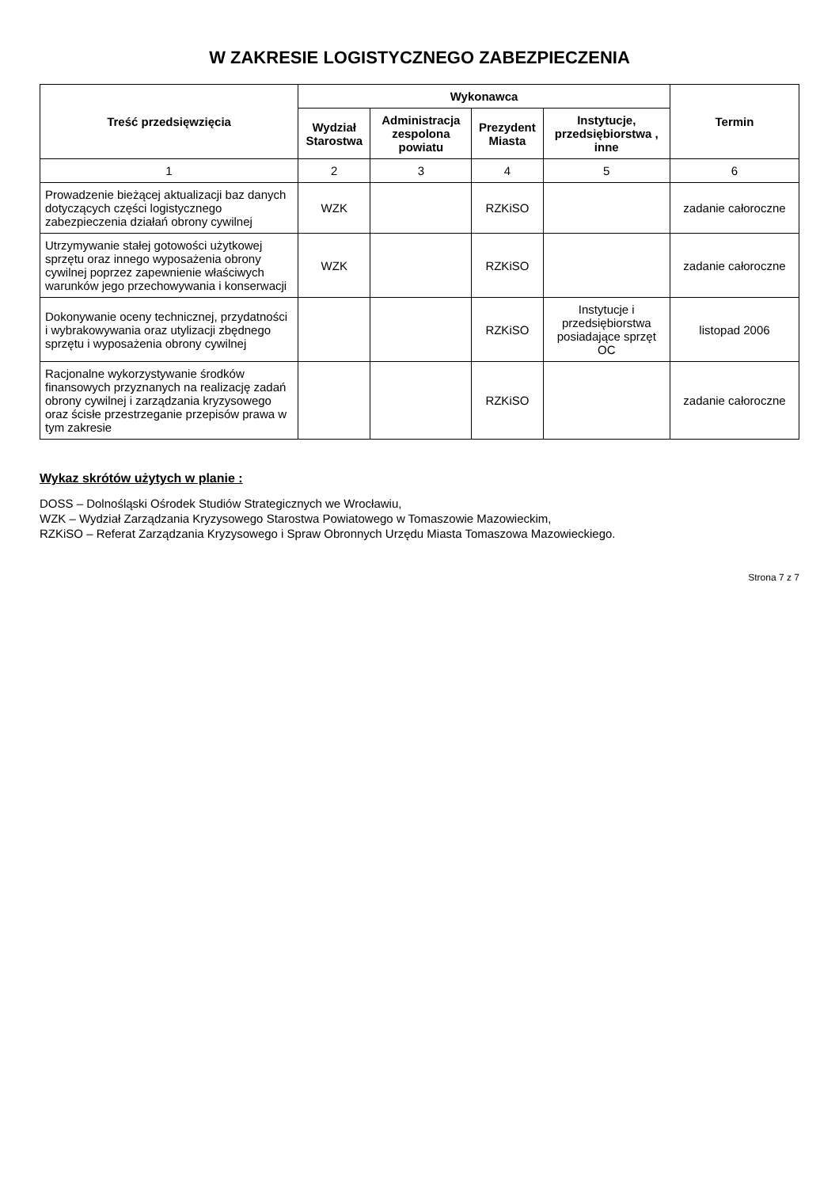W ZAKRESIE LOGISTYCZNEGO ZABEZPIECZENIA
| Treść przedsięwzięcia | Wykonawca | | | | Termin |
| --- | --- | --- | --- | --- | --- |
| | Wydział Starostwa | Administracja zespolona powiatu | Prezydent Miasta | Instytucje, przedsiębiorstwa , inne | |
| 1 | 2 | 3 | 4 | 5 | 6 |
| Prowadzenie bieżącej aktualizacji baz danych dotyczących części logistycznego zabezpieczenia działań obrony cywilnej | WZK | | RZKiSO | | zadanie całoroczne |
| Utrzymywanie stałej gotowości użytkowej sprzętu oraz innego wyposażenia obrony cywilnej poprzez zapewnienie właściwych warunków jego przechowywania i konserwacji | WZK | | RZKiSO | | zadanie całoroczne |
| Dokonywanie oceny technicznej, przydatności i wybrakowywania oraz utylizacji zbędnego sprzętu i wyposażenia obrony cywilnej | | | RZKiSO | Instytucje i przedsiębiorstwa posiadające sprzęt OC | listopad 2006 |
| Racjonalne wykorzystywanie środków finansowych przyznanych na realizację zadań obrony cywilnej i zarządzania kryzysowego oraz ścisłe przestrzeganie przepisów prawa w tym zakresie | | | RZKiSO | | zadanie całoroczne |
Wykaz skrótów użytych w planie :
DOSS – Dolnośląski Ośrodek Studiów Strategicznych we Wrocławiu,
WZK – Wydział Zarządzania Kryzysowego Starostwa Powiatowego w Tomaszowie Mazowieckim,
RZKiSO – Referat Zarządzania Kryzysowego i Spraw Obronnych Urzędu Miasta Tomaszowa Mazowieckiego.
Strona 7 z 7